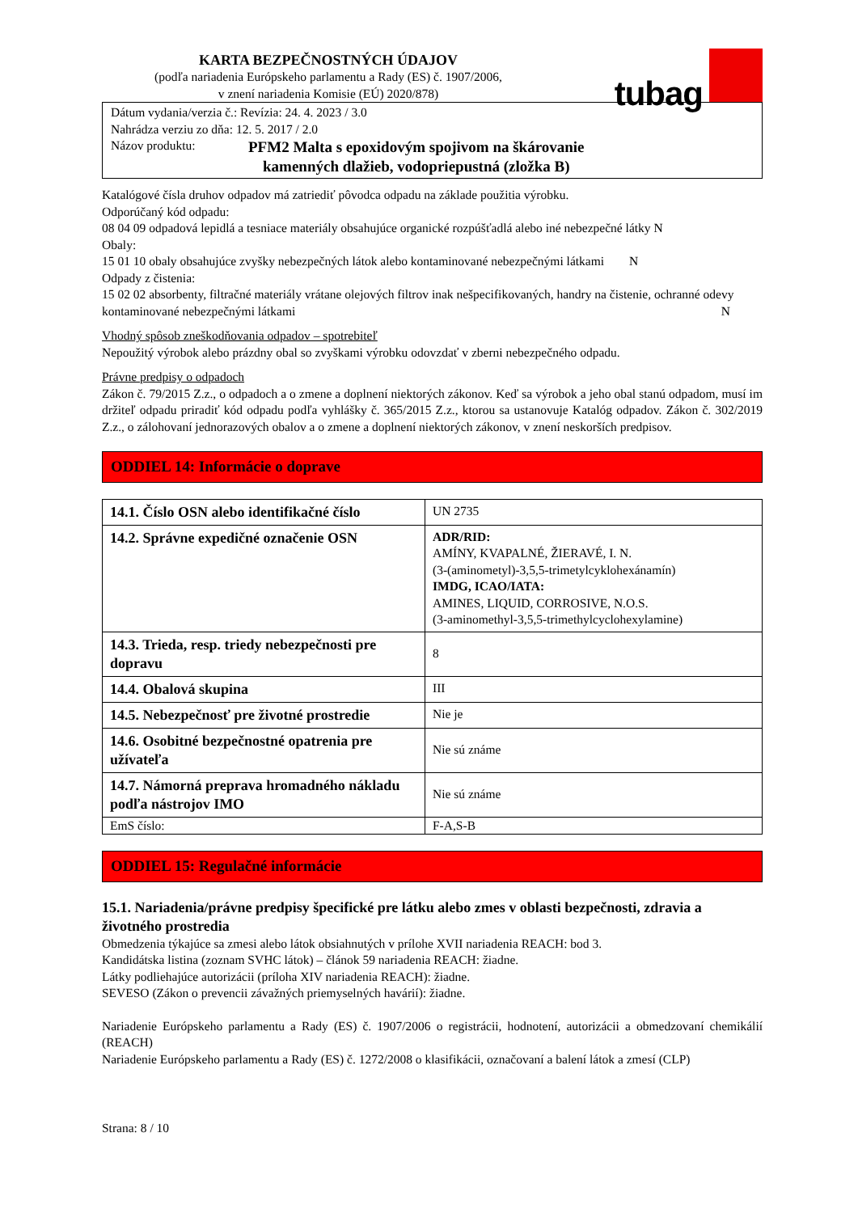KARTA BEZPEČNOSTNÝCH ÚDAJOV
(podľa nariadenia Európskeho parlamentu a Rady (ES) č. 1907/2006,
v znení nariadenia Komisie (EÚ) 2020/878)
tubag
Dátum vydania/verzia č.: Revízia: 24. 4. 2023 / 3.0
Nahrádza verziu zo dňa: 12. 5. 2017 / 2.0
Názov produktu: PFM2 Malta s epoxidovým spojivom na škárovanie
kamenných dlažieb, vodopriepustná (zložka B)
Katalógové čísla druhov odpadov má zatriediť pôvodca odpadu na základe použitia výrobku.
Odporúčaný kód odpadu:
08 04 09 odpadová lepidlá a tesniace materiály obsahujúce organické rozpúšťadlá alebo iné nebezpečné látky N
Obaly:
15 01 10 obaly obsahujúce zvyšky nebezpečných látok alebo kontaminované nebezpečnými látkami N
Odpady z čistenia:
15 02 02 absorbenty, filtračné materiály vrátane olejových filtrov inak nešpecifikovaných, handry na čistenie, ochranné odevy kontaminované nebezpečnými látkami N
Vhodný spôsob zneškodňovania odpadov – spotrebiteľ
Nepoužitý výrobok alebo prázdny obal so zvyškami výrobku odovzdať v zberni nebezpečného odpadu.
Právne predpisy o odpadoch
Zákon č. 79/2015 Z.z., o odpadoch a o zmene a doplnení niektorých zákonov. Keď sa výrobok a jeho obal stanú odpadom, musí im držiteľ odpadu priradiť kód odpadu podľa vyhlášky č. 365/2015 Z.z., ktorou sa ustanovuje Katalóg odpadov. Zákon č. 302/2019 Z.z., o zálohovaní jednorazových obalov a o zmene a doplnení niektorých zákonov, v znení neskorších predpisov.
ODDIEL 14: Informácie o doprave
| 14.1. Číslo OSN alebo identifikačné číslo | UN 2735 |
| 14.2. Správne expedičné označenie OSN | ADR/RID: AMÍNY, KVAPALNÉ, ŽIERAVÉ, I. N. (3-(aminometyl)-3,5,5-trimetylcyklohexánamín) IMDG, ICAO/IATA: AMINES, LIQUID, CORROSIVE, N.O.S. (3-aminomethyl-3,5,5-trimethylcyclohexylamine) |
| 14.3. Trieda, resp. triedy nebezpečnosti pre dopravu | 8 |
| 14.4. Obalová skupina | III |
| 14.5. Nebezpečnosť pre životné prostredie | Nie je |
| 14.6. Osobitné bezpečnostné opatrenia pre užívateľa | Nie sú známe |
| 14.7. Námorná preprava hromadného nákladu podľa nástrojov IMO | Nie sú známe |
| EmS číslo: | F-A,S-B |
ODDIEL 15: Regulačné informácie
15.1. Nariadenia/právne predpisy špecifické pre látku alebo zmes v oblasti bezpečnosti, zdravia a životného prostredia
Obmedzenia týkajúce sa zmesi alebo látok obsiahnutých v prílohe XVII nariadenia REACH: bod 3.
Kandidátska listina (zoznam SVHC látok) – článok 59 nariadenia REACH: žiadne.
Látky podliehajúce autorizácii (príloha XIV nariadenia REACH): žiadne.
SEVESO (Zákon o prevencii závažných priemyselných havárií): žiadne.
Nariadenie Európskeho parlamentu a Rady (ES) č. 1907/2006 o registrácii, hodnotení, autorizácii a obmedzovaní chemikálií (REACH)
Nariadenie Európskeho parlamentu a Rady (ES) č. 1272/2008 o klasifikácii, označovaní a balení látok a zmesí (CLP)
Strana: 8 / 10